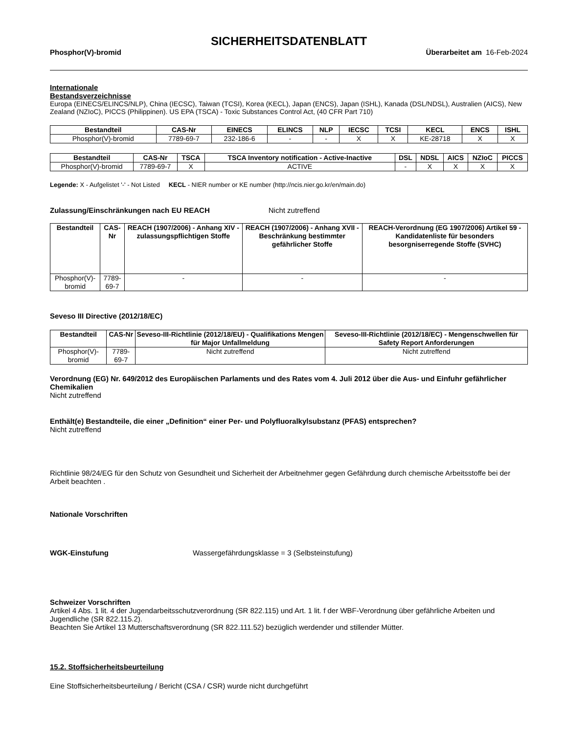SICHERHEITSDATENBLATT
Phosphor(V)-bromid Überarbeitet am 16-Feb-2024
Internationale
Bestandsverzeichnisse
Europa (EINECS/ELINCS/NLP), China (IECSC), Taiwan (TCSI), Korea (KECL), Japan (ENCS), Japan (ISHL), Kanada (DSL/NDSL), Australien (AICS), New Zealand (NZIoC), PICCS (Philippinen). US EPA (TSCA) - Toxic Substances Control Act, (40 CFR Part 710)
| Bestandteil | CAS-Nr | EINECS | ELINCS | NLP | IECSC | TCSI | KECL | ENCS | ISHL |
| --- | --- | --- | --- | --- | --- | --- | --- | --- | --- |
| Phosphor(V)-bromid | 7789-69-7 | 232-186-6 | - | - | X | X | KE-28718 | X | X |
| Bestandteil | CAS-Nr | TSCA | TSCA Inventory notification - Active-Inactive | DSL | NDSL | AICS | NZIoC | PICCS |
| --- | --- | --- | --- | --- | --- | --- | --- | --- |
| Phosphor(V)-bromid | 7789-69-7 | X | ACTIVE | - | X | X | X | X |
Legende: X - Aufgelistet '-' - Not Listed KECL - NIER number or KE number (http://ncis.nier.go.kr/en/main.do)
Zulassung/Einschränkungen nach EU REACH Nicht zutreffend
| Bestandteil | CAS-Nr | REACH (1907/2006) - Anhang XIV - zulassungspflichtigen Stoffe | REACH (1907/2006) - Anhang XVII - Beschränkung bestimmter gefährlicher Stoffe | REACH-Verordnung (EG 1907/2006) Artikel 59 - Kandidatenliste für besonders besorgniserregende Stoffe (SVHC) |
| --- | --- | --- | --- | --- |
| Phosphor(V)-bromid | 7789-69-7 | - | - | - |
Seveso III Directive (2012/18/EC)
| Bestandteil | CAS-Nr | Seveso-III-Richtlinie (2012/18/EU) - Qualifikations Mengen für Major Unfallmeldung | Seveso-III-Richtlinie (2012/18/EC) - Mengenschwellen für Safety Report Anforderungen |
| --- | --- | --- | --- |
| Phosphor(V)-bromid | 7789-69-7 | Nicht zutreffend | Nicht zutreffend |
Verordnung (EG) Nr. 649/2012 des Europäischen Parlaments und des Rates vom 4. Juli 2012 über die Aus- und Einfuhr gefährlicher Chemikalien
Nicht zutreffend
Enthält(e) Bestandteile, die einer „Definition“ einer Per- und Polyfluoralkylsubstanz (PFAS) entsprechen?
Nicht zutreffend
Richtlinie 98/24/EG für den Schutz von Gesundheit und Sicherheit der Arbeitnehmer gegen Gefährdung durch chemische Arbeitsstoffe bei der Arbeit beachten .
Nationale Vorschriften
WGK-Einstufung Wassergefährdungsklasse = 3 (Selbsteinstufung)
Schweizer Vorschriften
Artikel 4 Abs. 1 lit. 4 der Jugendarbeitsschutzverordnung (SR 822.115) und Art. 1 lit. f der WBF-Verordnung über gefährliche Arbeiten und Jugendliche (SR 822.115.2).
Beachten Sie Artikel 13 Mutterschaftsverordnung (SR 822.111.52) bezüglich werdender und stillender Mütter.
15.2. Stoffsicherheitsbeurteilung
Eine Stoffsicherheitsbeurteilung / Bericht (CSA / CSR) wurde nicht durchgeführt